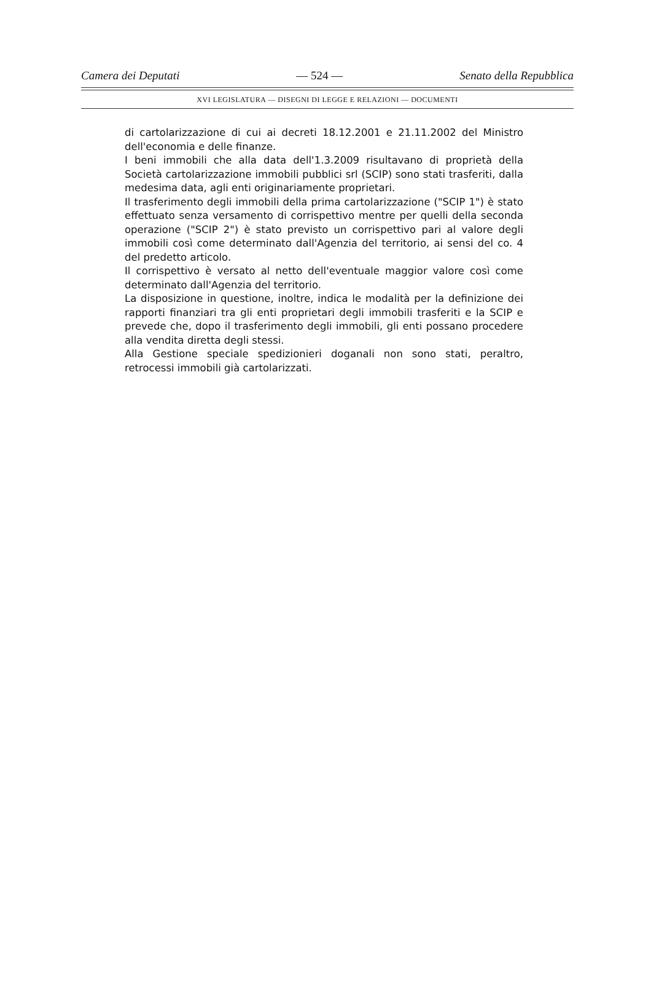Camera dei Deputati — 524 — Senato della Repubblica
XVI LEGISLATURA — DISEGNI DI LEGGE E RELAZIONI — DOCUMENTI
di cartolarizzazione di cui ai decreti 18.12.2001 e 21.11.2002 del Ministro dell'economia e delle finanze.
I beni immobili che alla data dell'1.3.2009 risultavano di proprietà della Società cartolarizzazione immobili pubblici srl (SCIP) sono stati trasferiti, dalla medesima data, agli enti originariamente proprietari.
Il trasferimento degli immobili della prima cartolarizzazione ("SCIP 1") è stato effettuato senza versamento di corrispettivo mentre per quelli della seconda operazione ("SCIP 2") è stato previsto un corrispettivo pari al valore degli immobili così come determinato dall'Agenzia del territorio, ai sensi del co. 4 del predetto articolo.
Il corrispettivo è versato al netto dell'eventuale maggior valore così come determinato dall'Agenzia del territorio.
La disposizione in questione, inoltre, indica le modalità per la definizione dei rapporti finanziari tra gli enti proprietari degli immobili trasferiti e la SCIP e prevede che, dopo il trasferimento degli immobili, gli enti possano procedere alla vendita diretta degli stessi.
Alla Gestione speciale spedizionieri doganali non sono stati, peraltro, retrocessi immobili già cartolarizzati.